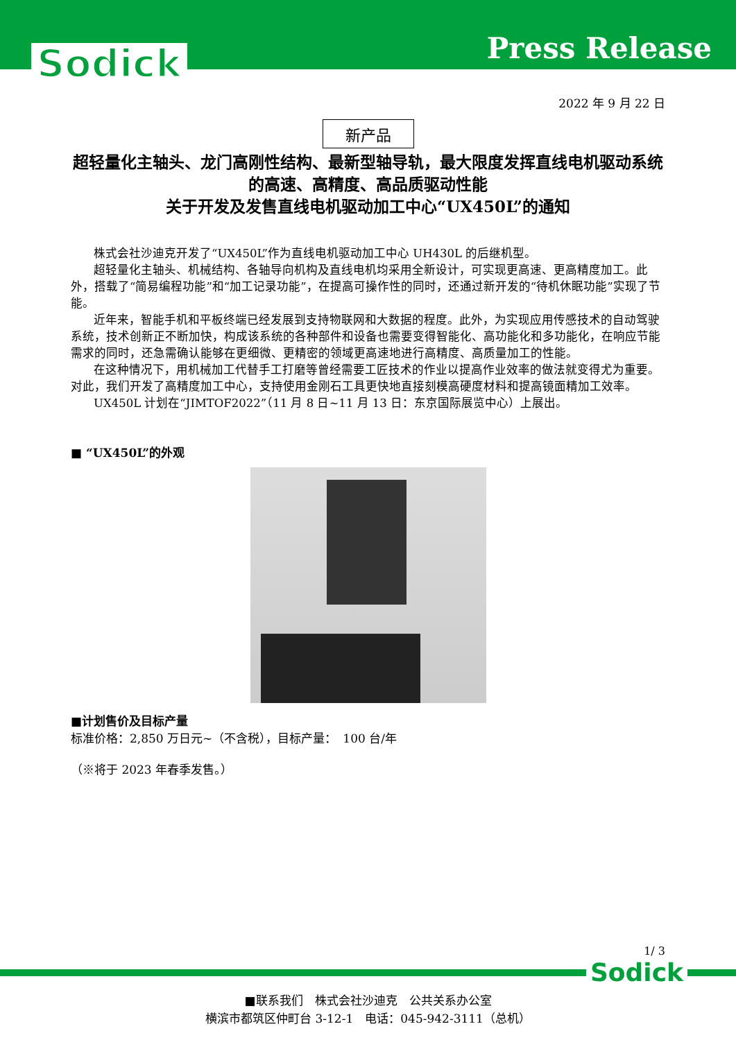Press Release Sodick
2022 年 9 月 22 日
新产品
超轻量化主轴头、龙门高刚性结构、最新型轴导轨，最大限度发挥直线电机驱动系统的高速、高精度、高品质驱动性能
关于开发及发售直线电机驱动加工中心“UX450L”的通知
株式会社沙迪克开发了“UX450L”作为直线电机驱动加工中心 UH430L 的后继机型。
超轻量化主轴头、机械结构、各轴导向机构及直线电机均采用全新设计，可实现更高速、更高精度加工。此外，搭载了“简易编程功能”和“加工记录功能”，在提高可操作性的同时，还通过新开发的“待机休眠功能”实现了节能。
近年来，智能手机和平板终端已经发展到支持物联网和大数据的程度。此外，为实现应用传感技术的自动驾驶系统，技术创新正不断加快，构成该系统的各种部件和设备也需要变得智能化、高功能化和多功能化，在响应节能需求的同时，还急需确认能够在更细微、更精密的领域更高速地进行高精度、高质量加工的性能。
在这种情况下，用机械加工代替手工打磨等曾经需要工匠技术的作业以提高作业效率的做法就变得尤为重要。对此，我们开发了高精度加工中心，支持使用金刚石工具更快地直接刻模高硬度材料和提高镜面精加工效率。
UX450L 计划在“JIMTOF2022”（11 月 8 日~11 月 13 日：东京国际展览中心）上展出。
■ “UX450L”的外观
■计划售价及目标产量
标准价格：2,850 万日元~（不含税），目标产量：　100 台/年
（※将于 2023 年春季发售。）
1/ 3
Sodick
■联系我们　株式会社沙迪克　公共关系办公室
横滨市都筑区仲町台 3-12-1　电话：045-942-3111（总机）